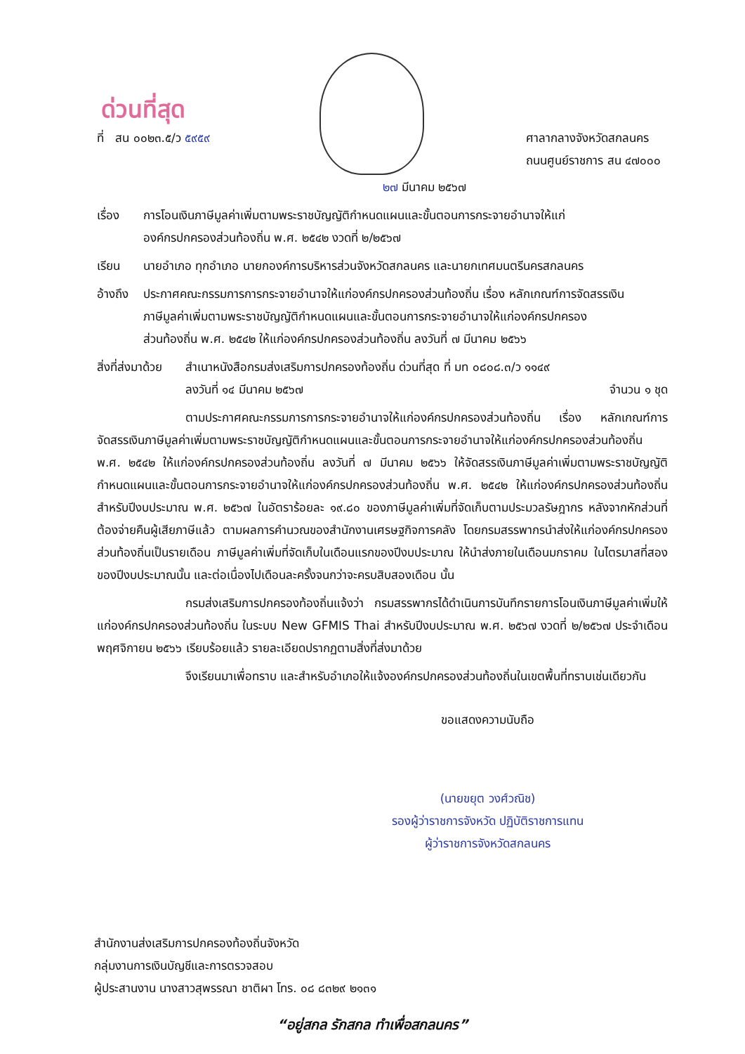ด่วนที่สุด
ที่ สน ๐๐๒๓.๕/ว ๕๙๕๙ ศาลากลางจังหวัดสกลนคร
ถนนศูนย์ราชการ สน ๔๗๐๐๐
๒๗ มีนาคม ๒๕๖๗
เรื่อง การโอนเงินภาษีมูลค่าเพิ่มตามพระราชบัญญัติกำหนดแผนและขั้นตอนการกระจายอำนาจให้แก่
องค์กรปกครองส่วนท้องถิ่น พ.ศ. ๒๕๔๒ งวดที่ ๒/๒๕๖๗
เรียน นายอำเภอ ทุกอำเภอ นายกองค์การบริหารส่วนจังหวัดสกลนคร และนายกเทศมนตรีนครสกลนคร
อ้างถึง ประกาศคณะกรรมการการกระจายอำนาจให้แก่องค์กรปกครองส่วนท้องถิ่น เรื่อง หลักเกณฑ์การจัดสรรเงิน
ภาษีมูลค่าเพิ่มตามพระราชบัญญัติกำหนดแผนและขั้นตอนการกระจายอำนาจให้แก่องค์กรปกครอง
ส่วนท้องถิ่น พ.ศ. ๒๕๔๒ ให้แก่องค์กรปกครองส่วนท้องถิ่น ลงวันที่ ๗ มีนาคม ๒๕๖๖
สิ่งที่ส่งมาด้วย สำเนาหนังสือกรมส่งเสริมการปกครองท้องถิ่น ด่วนที่สุด ที่ มท ๐๘๐๘.๓/ว ๑๑๔๙
ลงวันที่ ๑๔ มีนาคม ๒๕๖๗ จำนวน ๑ ชุด
ตามประกาศคณะกรรมการการกระจายอำนาจให้แก่องค์กรปกครองส่วนท้องถิ่น เรื่อง หลักเกณฑ์การจัดสรรเงินภาษีมูลค่าเพิ่มตามพระราชบัญญัติกำหนดแผนและขั้นตอนการกระจายอำนาจให้แก่องค์กรปกครองส่วนท้องถิ่น พ.ศ. ๒๕๔๒ ให้แก่องค์กรปกครองส่วนท้องถิ่น ลงวันที่ ๗ มีนาคม ๒๕๖๖ ให้จัดสรรเงินภาษีมูลค่าเพิ่มตามพระราชบัญญัติกำหนดแผนและขั้นตอนการกระจายอำนาจให้แก่องค์กรปกครองส่วนท้องถิ่น พ.ศ. ๒๕๔๒ ให้แก่องค์กรปกครองส่วนท้องถิ่น สำหรับปีงบประมาณ พ.ศ. ๒๕๖๗ ในอัตราร้อยละ ๑๙.๘๐ ของภาษีมูลค่าเพิ่มที่จัดเก็บตามประมวลรัษฎากร หลังจากหักส่วนที่ต้องจ่ายคืนผู้เสียภาษีแล้ว ตามผลการคำนวณของสำนักงานเศรษฐกิจการคลัง โดยกรมสรรพากรนำส่งให้แก่องค์กรปกครองส่วนท้องถิ่นเป็นรายเดือน ภาษีมูลค่าเพิ่มที่จัดเก็บในเดือนแรกของปีงบประมาณ ให้นำส่งภายในเดือนมกราคม ในไตรมาสที่สองของปีงบประมาณนั้น และต่อเนื่องไปเดือนละครั้งจนกว่าจะครบสิบสองเดือน นั้น
กรมส่งเสริมการปกครองท้องถิ่นแจ้งว่า กรมสรรพากรได้ดำเนินการบันทึกรายการโอนเงินภาษีมูลค่าเพิ่มให้แก่องค์กรปกครองส่วนท้องถิ่น ในระบบ New GFMIS Thai สำหรับปีงบประมาณ พ.ศ. ๒๕๖๗ งวดที่ ๒/๒๕๖๗ ประจำเดือนพฤศจิกายน ๒๕๖๖ เรียบร้อยแล้ว รายละเอียดปรากฏตามสิ่งที่ส่งมาด้วย
จึงเรียนมาเพื่อทราบ และสำหรับอำเภอให้แจ้งองค์กรปกครองส่วนท้องถิ่นในเขตพื้นที่ทราบเช่นเดียวกัน
ขอแสดงความนับถือ
(นายขยุต วงศ์วณิช)
รองผู้ว่าราชการจังหวัด ปฏิบัติราชการแทน
ผู้ว่าราชการจังหวัดสกลนคร
สำนักงานส่งเสริมการปกครองท้องถิ่นจังหวัด
กลุ่มงานการเงินบัญชีและการตรวจสอบ
ผู้ประสานงาน นางสาวสุพรรณา ชาติผา โทร. ๐๘ ๘๓๒๙ ๒๑๓๑
“อยู่สกล รักสกล ทำเพื่อสกลนคร”